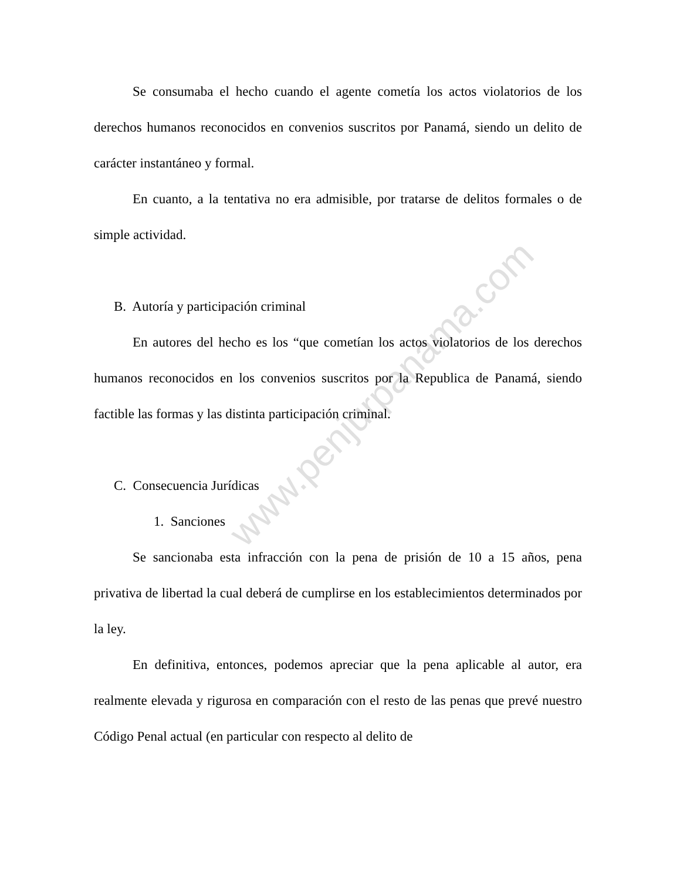www.penjurpanama.com
Se consumaba el hecho cuando el agente cometía los actos violatorios de los derechos humanos reconocidos en convenios suscritos por Panamá, siendo un delito de carácter instantáneo y formal.
En cuanto, a la tentativa no era admisible, por tratarse de delitos formales o de simple actividad.
B. Autoría y participación criminal
En autores del hecho es los “que cometían los actos violatorios de los derechos humanos reconocidos en los convenios suscritos por la Republica de Panamá, siendo factible las formas y las distinta participación criminal.
C. Consecuencia Jurídicas
1. Sanciones
Se sancionaba esta infracción con la pena de prisión de 10 a 15 años, pena privativa de libertad la cual deberá de cumplirse en los establecimientos determinados por la ley.
En definitiva, entonces, podemos apreciar que la pena aplicable al autor, era realmente elevada y rigurosa en comparación con el resto de las penas que prevé nuestro Código Penal actual (en particular con respecto al delito de